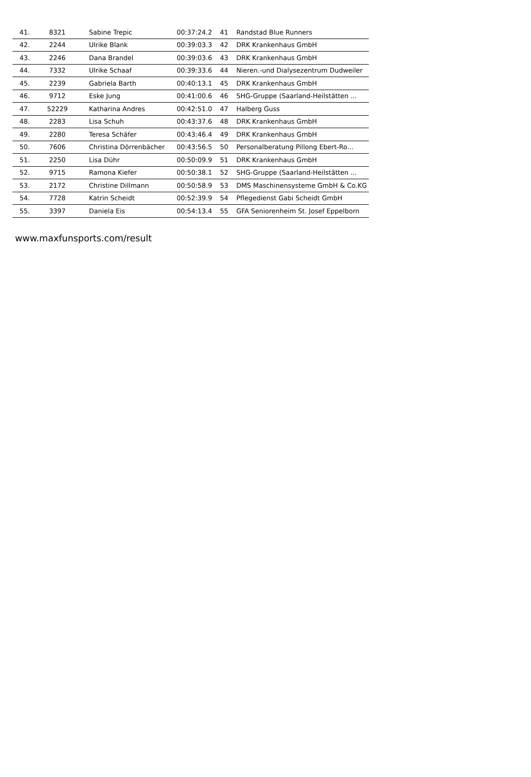| 41. | 8321 | Sabine Trepic | 00:37:24.2 | 41 | Randstad Blue Runners |
| 42. | 2244 | Ulrike Blank | 00:39:03.3 | 42 | DRK Krankenhaus GmbH |
| 43. | 2246 | Dana Brandel | 00:39:03.6 | 43 | DRK Krankenhaus GmbH |
| 44. | 7332 | Ulrike Schaaf | 00:39:33.6 | 44 | Nieren.-und Dialysezentrum Dudweiler |
| 45. | 2239 | Gabriela Barth | 00:40:13.1 | 45 | DRK Krankenhaus GmbH |
| 46. | 9712 | Eske Jung | 00:41:00.6 | 46 | SHG-Gruppe (Saarland-Heilstätten ... |
| 47. | 52229 | Katharina Andres | 00:42:51.0 | 47 | Halberg Guss |
| 48. | 2283 | Lisa Schuh | 00:43:37.6 | 48 | DRK Krankenhaus GmbH |
| 49. | 2280 | Teresa Schäfer | 00:43:46.4 | 49 | DRK Krankenhaus GmbH |
| 50. | 7606 | Christina Dörrenbächer | 00:43:56.5 | 50 | Personalberatung Pillong Ebert-Ro... |
| 51. | 2250 | Lisa Dühr | 00:50:09.9 | 51 | DRK Krankenhaus GmbH |
| 52. | 9715 | Ramona Kiefer | 00:50:38.1 | 52 | SHG-Gruppe (Saarland-Heilstätten ... |
| 53. | 2172 | Christine Dillmann | 00:50:58.9 | 53 | DMS Maschinensysteme GmbH & Co.KG |
| 54. | 7728 | Katrin Scheidt | 00:52:39.9 | 54 | Pflegedienst Gabi Scheidt GmbH |
| 55. | 3397 | Daniela Eis | 00:54:13.4 | 55 | GFA Seniorenheim St. Josef Eppelborn |
www.maxfunsports.com/result